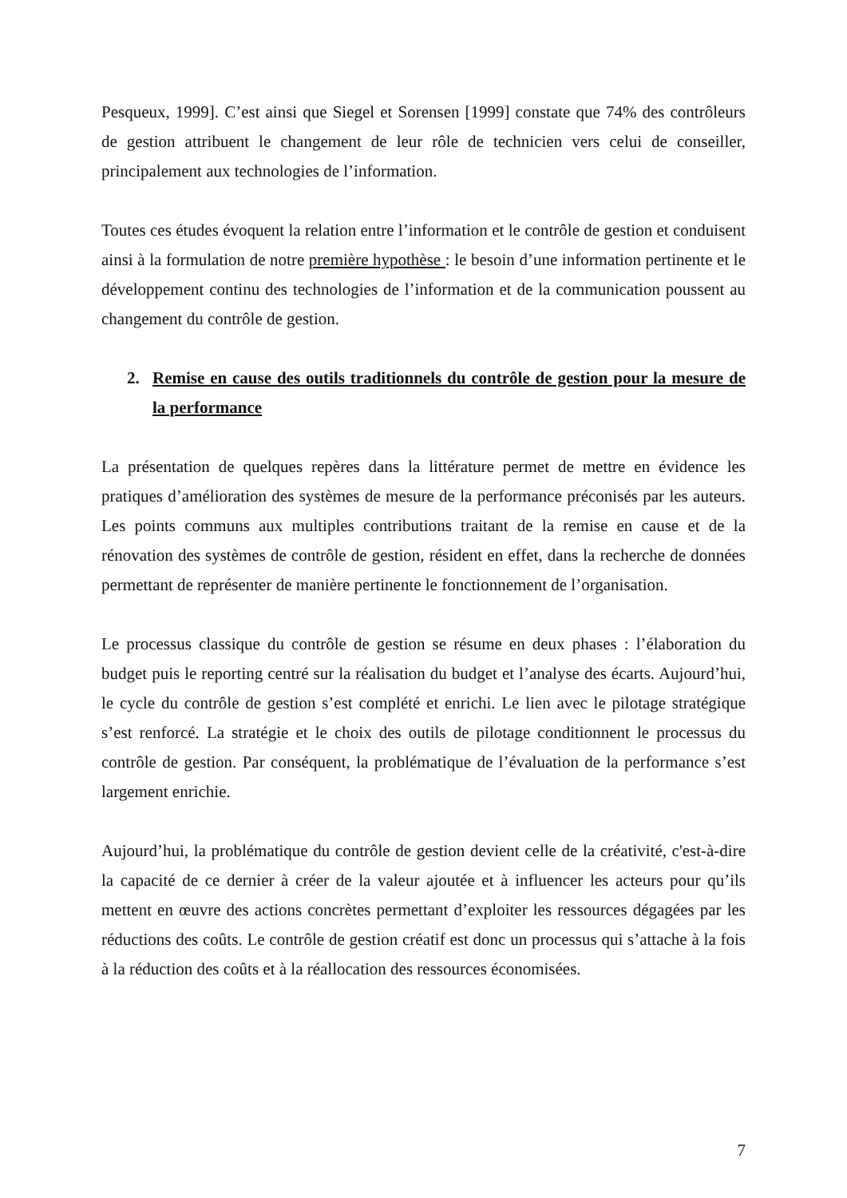Pesqueux, 1999]. C’est ainsi que Siegel et Sorensen [1999] constate que 74% des contrôleurs de gestion attribuent le changement de leur rôle de technicien vers celui de conseiller, principalement aux technologies de l’information.
Toutes ces études évoquent la relation entre l’information et le contrôle de gestion et conduisent ainsi à la formulation de notre première hypothèse : le besoin d’une information pertinente et le développement continu des technologies de l’information et de la communication poussent au changement du contrôle de gestion.
2. Remise en cause des outils traditionnels du contrôle de gestion pour la mesure de la performance
La présentation de quelques repères dans la littérature permet de mettre en évidence les pratiques d’amélioration des systèmes de mesure de la performance préconisés par les auteurs. Les points communs aux multiples contributions traitant de la remise en cause et de la rénovation des systèmes de contrôle de gestion, résident en effet, dans la recherche de données permettant de représenter de manière pertinente le fonctionnement de l’organisation.
Le processus classique du contrôle de gestion se résume en deux phases : l’élaboration du budget puis le reporting centré sur la réalisation du budget et l’analyse des écarts. Aujourd’hui, le cycle du contrôle de gestion s’est complété et enrichi. Le lien avec le pilotage stratégique s’est renforcé. La stratégie et le choix des outils de pilotage conditionnent le processus du contrôle de gestion. Par conséquent, la problématique de l’évaluation de la performance s’est largement enrichie.
Aujourd’hui, la problématique du contrôle de gestion devient celle de la créativité, c'est-à-dire la capacité de ce dernier à créer de la valeur ajoutée et à influencer les acteurs pour qu’ils mettent en œuvre des actions concrètes permettant d’exploiter les ressources dégagées par les réductions des coûts. Le contrôle de gestion créatif est donc un processus qui s’attache à la fois à la réduction des coûts et à la réallocation des ressources économisées.
7